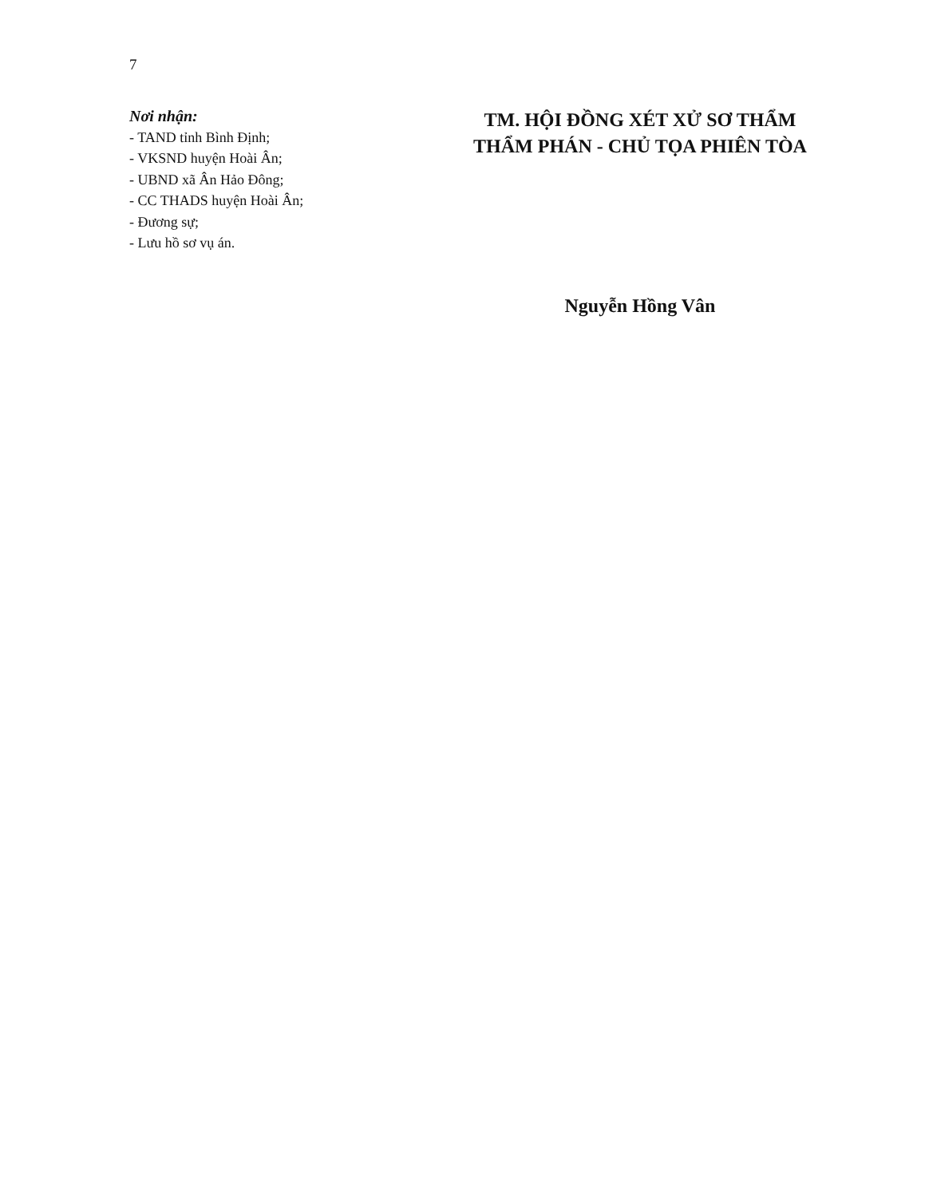7
Nơi nhận:
- TAND tỉnh Bình Định;
- VKSND huyện Hoài Ân;
- UBND xã Ân Hảo Đông;
- CC THADS huyện Hoài Ân;
- Đương sự;
- Lưu hồ sơ vụ án.
TM. HỘI ĐỒNG XÉT XỬ SƠ THẨM
THẨM PHÁN - CHỦ TỌA PHIÊN TÒA
Nguyễn Hồng Vân